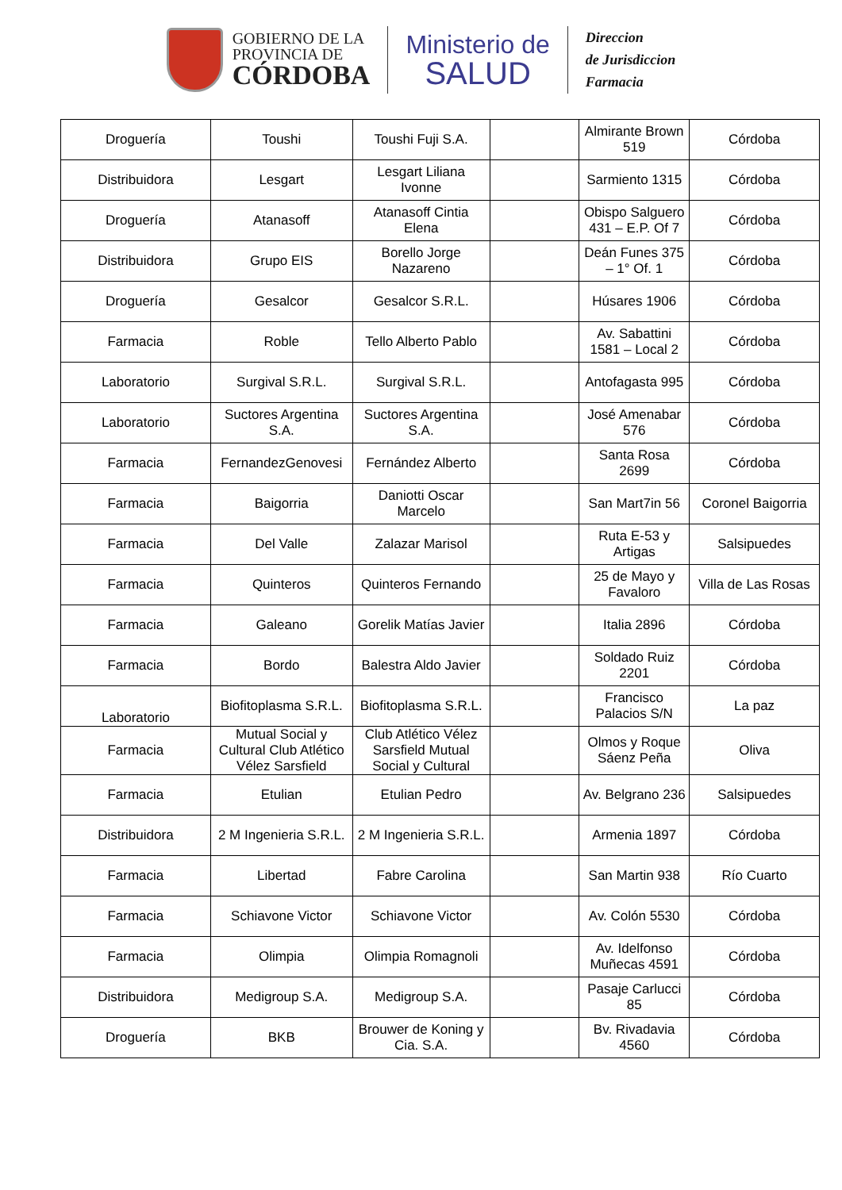GOBIERNO DE LA
PROVINCIA DE
CÓRDOBA
Ministerio de
SALUD
Direccion
de Jurisdiccion
Farmacia
| Droguería | Toushi | Toushi Fuji S.A. | | Almirante Brown 519 | Córdoba |
| Distribuidora | Lesgart | Lesgart Liliana Ivonne | | Sarmiento 1315 | Córdoba |
| Droguería | Atanasoff | Atanasoff Cintia Elena | | Obispo Salguero 431 – E.P. Of 7 | Córdoba |
| Distribuidora | Grupo EIS | Borello Jorge Nazareno | | Deán Funes 375 – 1° Of. 1 | Córdoba |
| Droguería | Gesalcor | Gesalcor S.R.L. | | Húsares 1906 | Córdoba |
| Farmacia | Roble | Tello Alberto Pablo | | Av. Sabattini 1581 – Local 2 | Córdoba |
| Laboratorio | Surgival S.R.L. | Surgival S.R.L. | | Antofagasta 995 | Córdoba |
| Laboratorio | Suctores Argentina S.A. | Suctores Argentina S.A. | | José Amenabar 576 | Córdoba |
| Farmacia | FernandezGenovesi | Fernández Alberto | | Santa Rosa 2699 | Córdoba |
| Farmacia | Baigorria | Daniotti Oscar Marcelo | | San Mart7in 56 | Coronel Baigorria |
| Farmacia | Del Valle | Zalazar Marisol | | Ruta E-53 y Artigas | Salsipuedes |
| Farmacia | Quinteros | Quinteros Fernando | | 25 de Mayo y Favaloro | Villa de Las Rosas |
| Farmacia | Galeano | Gorelik Matías Javier | | Italia 2896 | Córdoba |
| Farmacia | Bordo | Balestra Aldo Javier | | Soldado Ruiz 2201 | Córdoba |
| Laboratorio | Biofitoplasma S.R.L. | Biofitoplasma S.R.L. | | Francisco Palacios S/N | La paz |
| Farmacia | Mutual Social y Cultural Club Atlético Vélez Sarsfield | Club Atlético Vélez Sarsfield Mutual Social y Cultural | | Olmos y Roque Sáenz Peña | Oliva |
| Farmacia | Etulian | Etulian Pedro | | Av. Belgrano 236 | Salsipuedes |
| Distribuidora | 2 M Ingenieria S.R.L. | 2 M Ingenieria S.R.L. | | Armenia 1897 | Córdoba |
| Farmacia | Libertad | Fabre Carolina | | San Martin 938 | Río Cuarto |
| Farmacia | Schiavone Victor | Schiavone Victor | | Av. Colón 5530 | Córdoba |
| Farmacia | Olimpia | Olimpia Romagnoli | | Av. Idelfonso Muñecas 4591 | Córdoba |
| Distribuidora | Medigroup S.A. | Medigroup S.A. | | Pasaje Carlucci 85 | Córdoba |
| Droguería | BKB | Brouwer de Koning y Cia. S.A. | | Bv. Rivadavia 4560 | Córdoba |